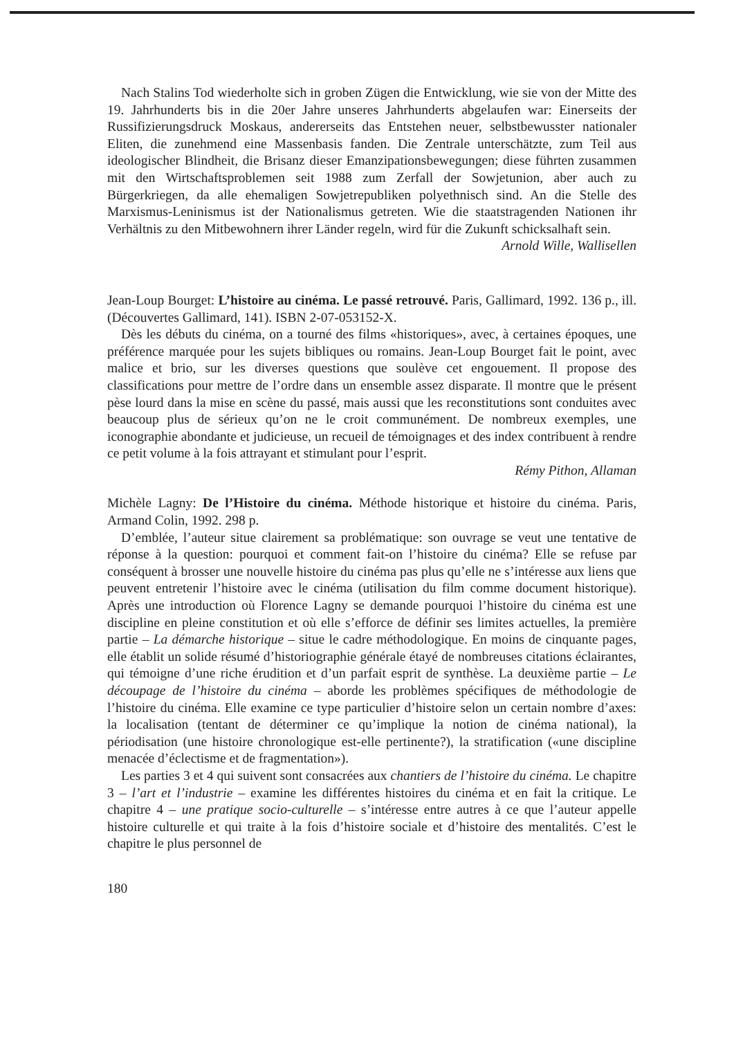Nach Stalins Tod wiederholte sich in groben Zügen die Entwicklung, wie sie von der Mitte des 19. Jahrhunderts bis in die 20er Jahre unseres Jahrhunderts abgelaufen war: Einerseits der Russifizierungsdruck Moskaus, andererseits das Entstehen neuer, selbstbewusster nationaler Eliten, die zunehmend eine Massenbasis fanden. Die Zentrale unterschätzte, zum Teil aus ideologischer Blindheit, die Brisanz dieser Emanzipationsbewegungen; diese führten zusammen mit den Wirtschaftsproblemen seit 1988 zum Zerfall der Sowjetunion, aber auch zu Bürgerkriegen, da alle ehemaligen Sowjetrepubliken polyethnisch sind. An die Stelle des Marxismus-Leninismus ist der Nationalismus getreten. Wie die staatstragenden Nationen ihr Verhältnis zu den Mitbewohnern ihrer Länder regeln, wird für die Zukunft schicksalhaft sein.
Arnold Wille, Wallisellen
Jean-Loup Bourget: L’histoire au cinéma. Le passé retrouvé. Paris, Gallimard, 1992. 136 p., ill. (Découvertes Gallimard, 141). ISBN 2-07-053152-X.
Dès les débuts du cinéma, on a tourné des films «historiques», avec, à certaines époques, une préférence marquée pour les sujets bibliques ou romains. Jean-Loup Bourget fait le point, avec malice et brio, sur les diverses questions que soulève cet engouement. Il propose des classifications pour mettre de l’ordre dans un ensemble assez disparate. Il montre que le présent pèse lourd dans la mise en scène du passé, mais aussi que les reconstitutions sont conduites avec beaucoup plus de sérieux qu’on ne le croit communément. De nombreux exemples, une iconographie abondante et judicieuse, un recueil de témoignages et des index contribuent à rendre ce petit volume à la fois attrayant et stimulant pour l’esprit.
Rémy Pithon, Allaman
Michèle Lagny: De l’Histoire du cinéma. Méthode historique et histoire du cinéma. Paris, Armand Colin, 1992. 298 p.
D’emblée, l’auteur situe clairement sa problématique: son ouvrage se veut une tentative de réponse à la question: pourquoi et comment fait-on l’histoire du cinéma? Elle se refuse par conséquent à brosser une nouvelle histoire du cinéma pas plus qu’elle ne s’intéresse aux liens que peuvent entretenir l’histoire avec le cinéma (utilisation du film comme document historique). Après une introduction où Florence Lagny se demande pourquoi l’histoire du cinéma est une discipline en pleine constitution et où elle s’efforce de définir ses limites actuelles, la première partie – La démarche historique – situe le cadre méthodologique. En moins de cinquante pages, elle établit un solide résumé d’historiographie générale étayé de nombreuses citations éclairantes, qui témoigne d’une riche érudition et d’un parfait esprit de synthèse. La deuxième partie – Le découpage de l’histoire du cinéma – aborde les problèmes spécifiques de méthodologie de l’histoire du cinéma. Elle examine ce type particulier d’histoire selon un certain nombre d’axes: la localisation (tentant de déterminer ce qu’implique la notion de cinéma national), la périodisation (une histoire chronologique est-elle pertinente?), la stratification («une discipline menacée d’éclectisme et de fragmentation»).
Les parties 3 et 4 qui suivent sont consacrées aux chantiers de l’histoire du cinéma. Le chapitre 3 – l’art et l’industrie – examine les différentes histoires du cinéma et en fait la critique. Le chapitre 4 – une pratique socio-culturelle – s’intéresse entre autres à ce que l’auteur appelle histoire culturelle et qui traite à la fois d’histoire sociale et d’histoire des mentalités. C’est le chapitre le plus personnel de
180